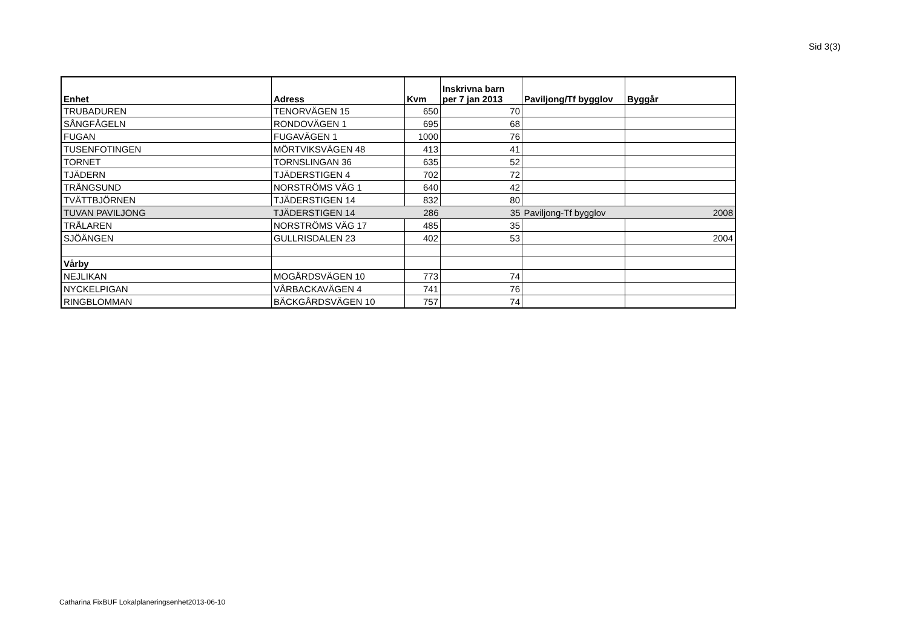Sid 3(3)
| Enhet | Adress | Kvm | Inskrivna barn per 7 jan 2013 | Paviljong/Tf bygglov | Byggår |
| --- | --- | --- | --- | --- | --- |
| TRUBADUREN | TENORVÄGEN 15 | 650 | 70 | | |
| SÅNGFÅGELN | RONDOVÄGEN 1 | 695 | 68 | | |
| FUGAN | FUGAVÄGEN 1 | 1000 | 76 | | |
| TUSENFOTINGEN | MÖRTVIKSVÄGEN 48 | 413 | 41 | | |
| TORNET | TORNSLINGAN 36 | 635 | 52 | | |
| TJÄDERN | TJÄDERSTIGEN 4 | 702 | 72 | | |
| TRÅNGSUND | NORSTRÖMS VÄG 1 | 640 | 42 | | |
| TVÄTTBJÖRNEN | TJÄDERSTIGEN 14 | 832 | 80 | | |
| TUVAN PAVILJONG | TJÄDERSTIGEN 14 | 286 | 35 | Paviljong-Tf bygglov | 2008 |
| TRÅLAREN | NORSTRÖMS VÄG 17 | 485 | 35 | | |
| SJÖÄNGEN | GULLRISDALEN 23 | 402 | 53 | | 2004 |
| Vårby | | | | | |
| NEJLIKAN | MOGÅRDSVÄGEN 10 | 773 | 74 | | |
| NYCKELPIGAN | VÅRBACKAVÄGEN 4 | 741 | 76 | | |
| RINGBLOMMAN | BÄCKGÅRDSVÄGEN 10 | 757 | 74 | | |
Catharina FixBUF Lokalplaneringsenhet2013-06-10